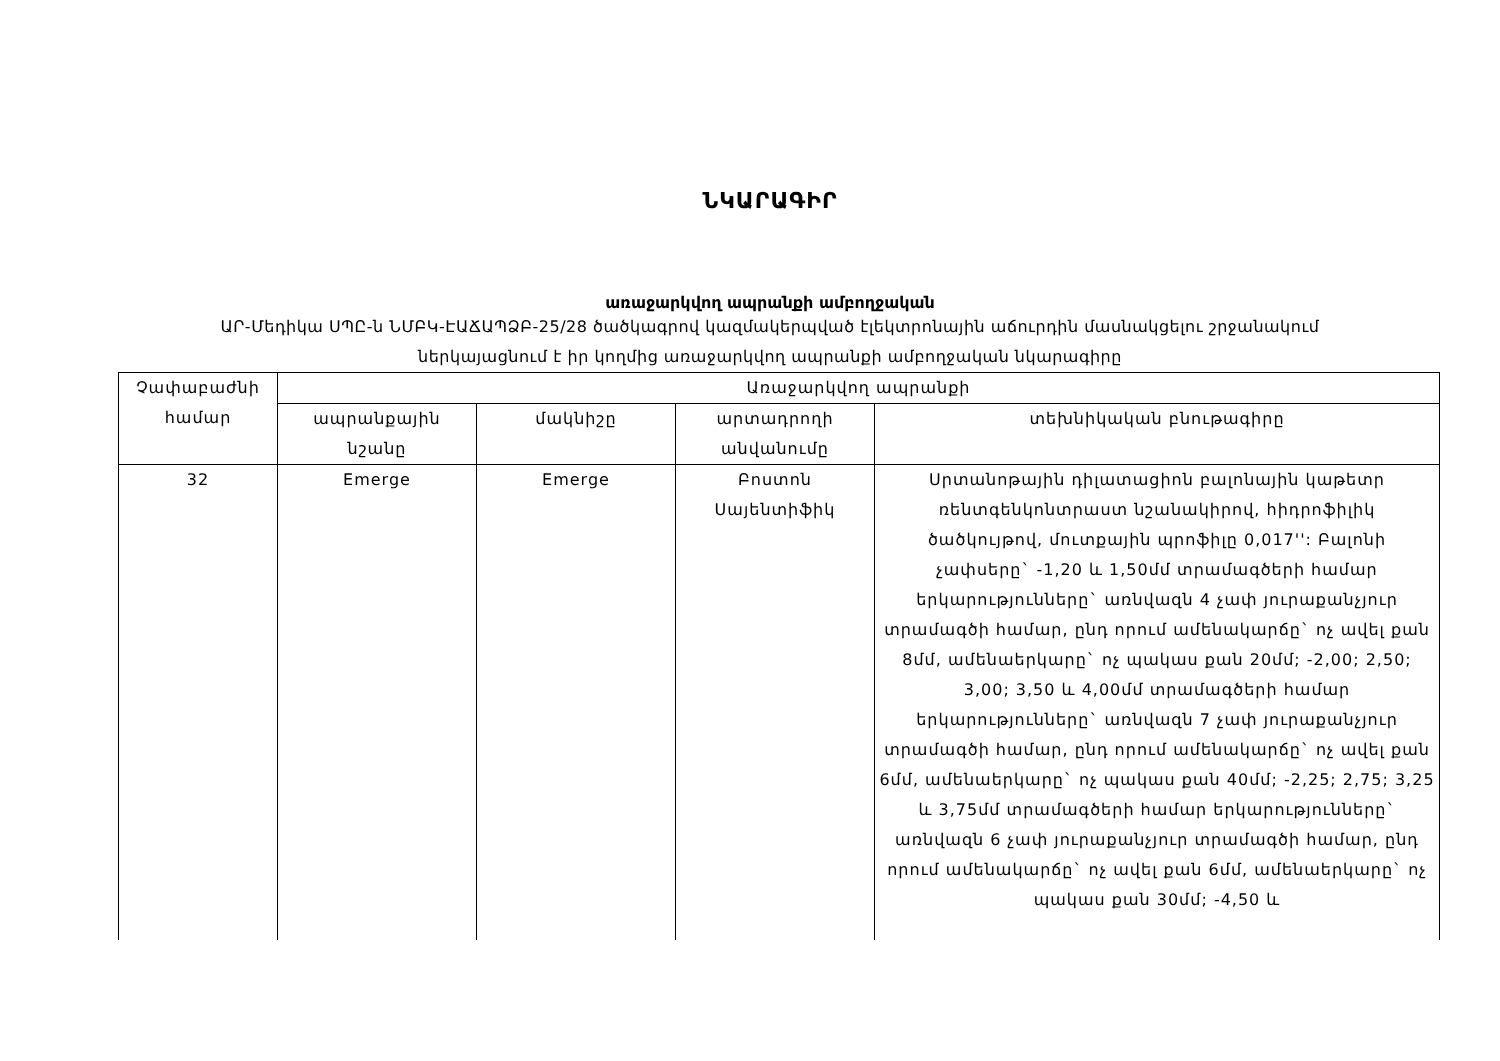ՆԿԱՐԱԳԻՐ
առաջարկվող ապրանքի ամբողջական
ԱՐ-Մեդիկա ՍՊԸ-ն ՆՄԲԿ-ԷԱՃԱՊՁԲ-25/28 ծածկագրով կազմակերպված էլեկտրոնային աճուրդին մասնակցելու շրջանակում
ներկայացնում է իր կողմից առաջարկվող ապրանքի ամբողջական նկարագիրը
| Չափաբաժնի համար | Առաջարկվող ապրանքի | | | |
| --- | --- | --- | --- | --- |
| | ապրանքային նշանը | մակնիշը | արտադրողի անվանումը | տեխնիկական բնութագիրը |
| 32 | Emerge | Emerge | Բոստոն Սայենտիֆիկ | Սրտանոթային դիլատացիոն բալոնային կաթետր ռենտգենկոնտրաստ նշանակիրով, հիդրոֆիլիկ ծածկույթով, մուտքային պրոֆիլը 0,017'': Բալոնի չափսերը` -1,20 և 1,50մմ տրամագծերի համար երկարությունները` առնվազն 4 չափ յուրաքանչյուր տրամագծի համար, ընդ որում ամենակարճը` ոչ ավել քան 8մմ, ամենաերկարը` ոչ պակաս քան 20մմ; -2,00; 2,50; 3,00; 3,50 և 4,00մմ տրամագծերի համար երկարությունները` առնվազն 7 չափ յուրաքանչյուր տրամագծի համար, ընդ որում ամենակարճը` ոչ ավել քան 6մմ, ամենաերկարը` ոչ պակաս քան 40մմ; -2,25; 2,75; 3,25 և 3,75մմ տրամագծերի համար երկարությունները` առնվազն 6 չափ յուրաքանչյուր տրամագծի համար, ընդ որում ամենակարճը` ոչ ավել քան 6մմ, ամենաերկարը` ոչ պակաս քան 30մմ; -4,50 և |